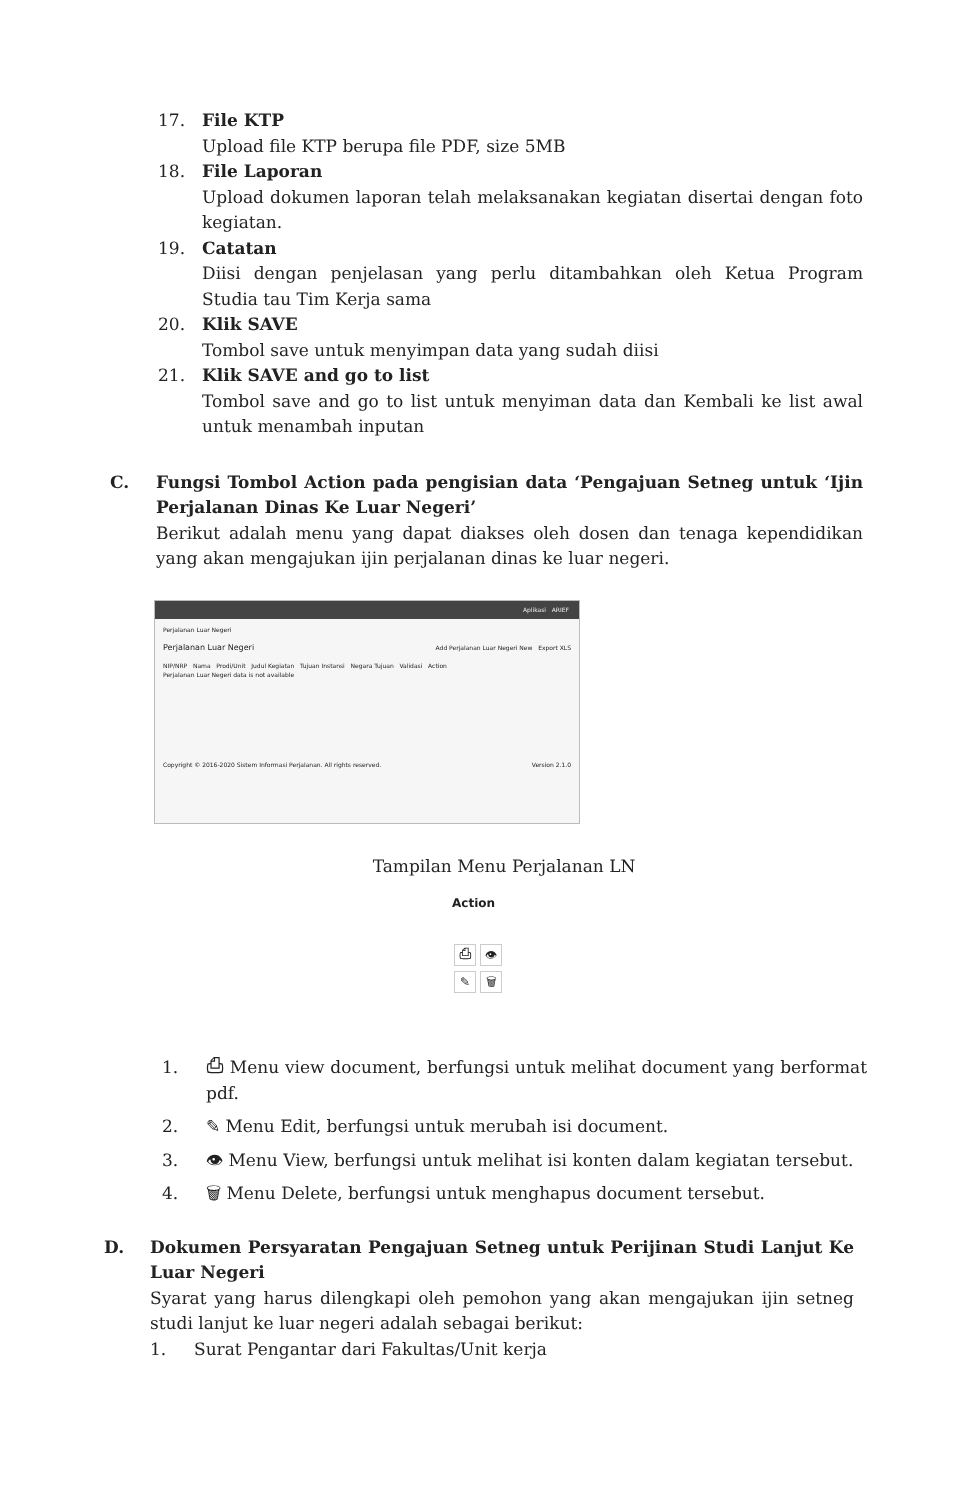17. File KTP
Upload file KTP berupa file PDF, size 5MB
18. File Laporan
Upload dokumen laporan telah melaksanakan kegiatan disertai dengan foto kegiatan.
19. Catatan
Diisi dengan penjelasan yang perlu ditambahkan oleh Ketua Program Studia tau Tim Kerja sama
20. Klik SAVE
Tombol save untuk menyimpan data yang sudah diisi
21. Klik SAVE and go to list
Tombol save and go to list untuk menyiman data dan Kembali ke list awal untuk menambah inputan
C. Fungsi Tombol Action pada pengisian data ‘Pengajuan Setneg untuk ‘Ijin Perjalanan Dinas Ke Luar Negeri’
Berikut adalah menu yang dapat diakses oleh dosen dan tenaga kependidikan yang akan mengajukan ijin perjalanan dinas ke luar negeri.
Aplikasi ARIEF
Perjalanan Luar Negeri
Perjalanan Luar Negeri Add Perjalanan Luar Negeri New Export XLS
NIP/NRP Nama Prodi/Unit Judul Kegiatan Tujuan Instansi Negara Tujuan Validasi Action
Perjalanan Luar Negeri data is not available
Copyright © 2016-2020 Sistem Informasi Perjalanan. All rights reserved. Version 2.1.0
Tampilan Menu Perjalanan LN
Action
⎙ 👁
✎ 🗑
1. ⎙ Menu view document, berfungsi untuk melihat document yang berformat pdf.
2. ✎ Menu Edit, berfungsi untuk merubah isi document.
3. 👁 Menu View, berfungsi untuk melihat isi konten dalam kegiatan tersebut.
4. 🗑 Menu Delete, berfungsi untuk menghapus document tersebut.
D. Dokumen Persyaratan Pengajuan Setneg untuk Perijinan Studi Lanjut Ke Luar Negeri
Syarat yang harus dilengkapi oleh pemohon yang akan mengajukan ijin setneg studi lanjut ke luar negeri adalah sebagai berikut:
1. Surat Pengantar dari Fakultas/Unit kerja